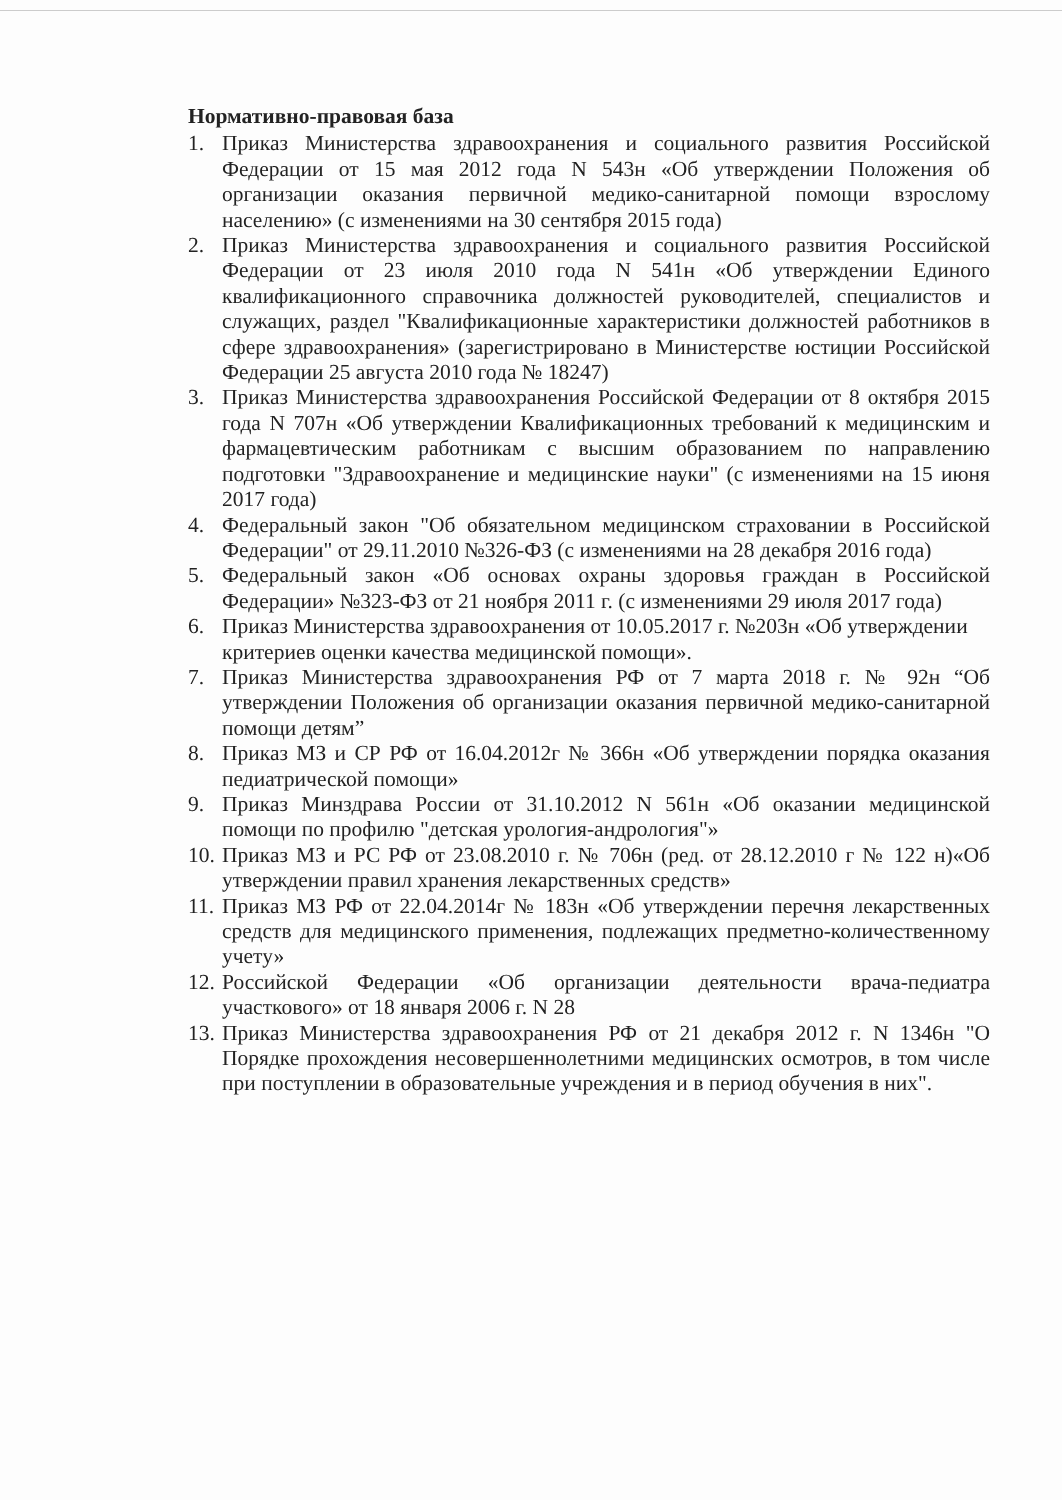Нормативно-правовая база
1. Приказ Министерства здравоохранения и социального развития Российской Федерации от 15 мая 2012 года N 543н «Об утверждении Положения об организации оказания первичной медико-санитарной помощи взрослому населению» (с изменениями на 30 сентября 2015 года)
2. Приказ Министерства здравоохранения и социального развития Российской Федерации от 23 июля 2010 года N 541н «Об утверждении Единого квалификационного справочника должностей руководителей, специалистов и служащих, раздел "Квалификационные характеристики должностей работников в сфере здравоохранения» (зарегистрировано в Министерстве юстиции Российской Федерации 25 августа 2010 года № 18247)
3. Приказ Министерства здравоохранения Российской Федерации от 8 октября 2015 года N 707н «Об утверждении Квалификационных требований к медицинским и фармацевтическим работникам с высшим образованием по направлению подготовки "Здравоохранение и медицинские науки" (с изменениями на 15 июня 2017 года)
4. Федеральный закон "Об обязательном медицинском страховании в Российской Федерации" от 29.11.2010 №326-ФЗ (с изменениями на 28 декабря 2016 года)
5. Федеральный закон «Об основах охраны здоровья граждан в Российской Федерации» №323-ФЗ от 21 ноября 2011 г. (с изменениями 29 июля 2017 года)
6. Приказ Министерства здравоохранения от 10.05.2017 г. №203н «Об утверждении критериев оценки качества медицинской помощи».
7. Приказ Министерства здравоохранения РФ от 7 марта 2018 г. № 92н “Об утверждении Положения об организации оказания первичной медико-санитарной помощи детям”
8. Приказ МЗ и СР РФ от 16.04.2012г № 366н «Об утверждении порядка оказания педиатрической помощи»
9. Приказ Минздрава России от 31.10.2012 N 561н «Об оказании медицинской помощи по профилю "детская урология-андрология"»
10. Приказ МЗ и РС РФ от 23.08.2010 г. № 706н (ред. от 28.12.2010 г № 122 н)«Об утверждении правил хранения лекарственных средств»
11. Приказ МЗ РФ от 22.04.2014г № 183н «Об утверждении перечня лекарственных средств для медицинского применения, подлежащих предметно-количественному учету»
12. Российской Федерации «Об организации деятельности врача-педиатра участкового» от 18 января 2006 г. N 28
13. Приказ Министерства здравоохранения РФ от 21 декабря 2012 г. N 1346н "О Порядке прохождения несовершеннолетними медицинских осмотров, в том числе при поступлении в образовательные учреждения и в период обучения в них".